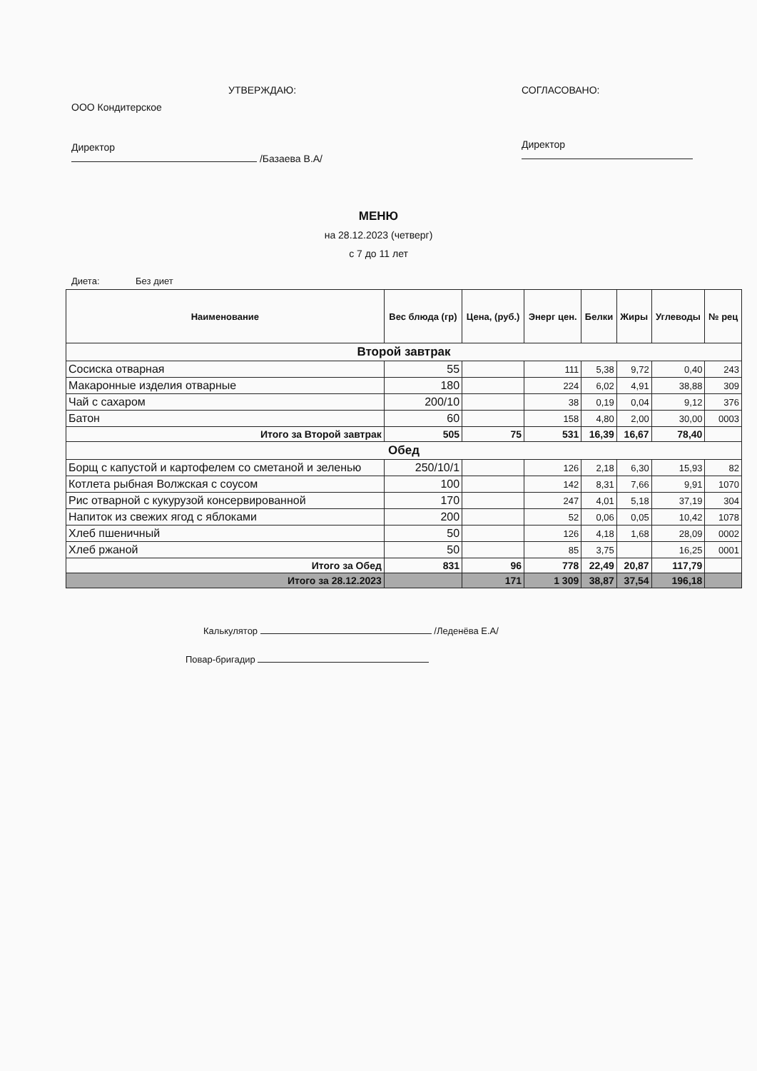УТВЕРЖДАЮ:
ООО Кондитерское
Директор
/Базаева В.А/
СОГЛАСОВАНО:
Директор
МЕНЮ
на 28.12.2023 (четверг)
с 7 до 11 лет
Диета: Без диет
| Наименование | Вес блюда (гр) | Цена, (руб.) | Энерг цен. | Белки | Жиры | Углеводы | № рец |
| --- | --- | --- | --- | --- | --- | --- | --- |
| Второй завтрак | | | | | | | |
| Сосиска отварная | 55 | | 111 | 5,38 | 9,72 | 0,40 | 243 |
| Макаронные изделия отварные | 180 | | 224 | 6,02 | 4,91 | 38,88 | 309 |
| Чай с сахаром | 200/10 | | 38 | 0,19 | 0,04 | 9,12 | 376 |
| Батон | 60 | | 158 | 4,80 | 2,00 | 30,00 | 0003 |
| Итого за Второй завтрак | 505 | 75 | 531 | 16,39 | 16,67 | 78,40 | |
| Обед | | | | | | | |
| Борщ с капустой и картофелем со сметаной и зеленью | 250/10/1 | | 126 | 2,18 | 6,30 | 15,93 | 82 |
| Котлета рыбная Волжская с соусом | 100 | | 142 | 8,31 | 7,66 | 9,91 | 1070 |
| Рис отварной с кукурузой консервированной | 170 | | 247 | 4,01 | 5,18 | 37,19 | 304 |
| Напиток из свежих ягод с яблоками | 200 | | 52 | 0,06 | 0,05 | 10,42 | 1078 |
| Хлеб пшеничный | 50 | | 126 | 4,18 | 1,68 | 28,09 | 0002 |
| Хлеб ржаной | 50 | | 85 | 3,75 | | 16,25 | 0001 |
| Итого за Обед | 831 | 96 | 778 | 22,49 | 20,87 | 117,79 | |
| Итого за 28.12.2023 | | 171 | 1 309 | 38,87 | 37,54 | 196,18 | |
Калькулятор /Леденёва Е.А/
Повар-бригадир